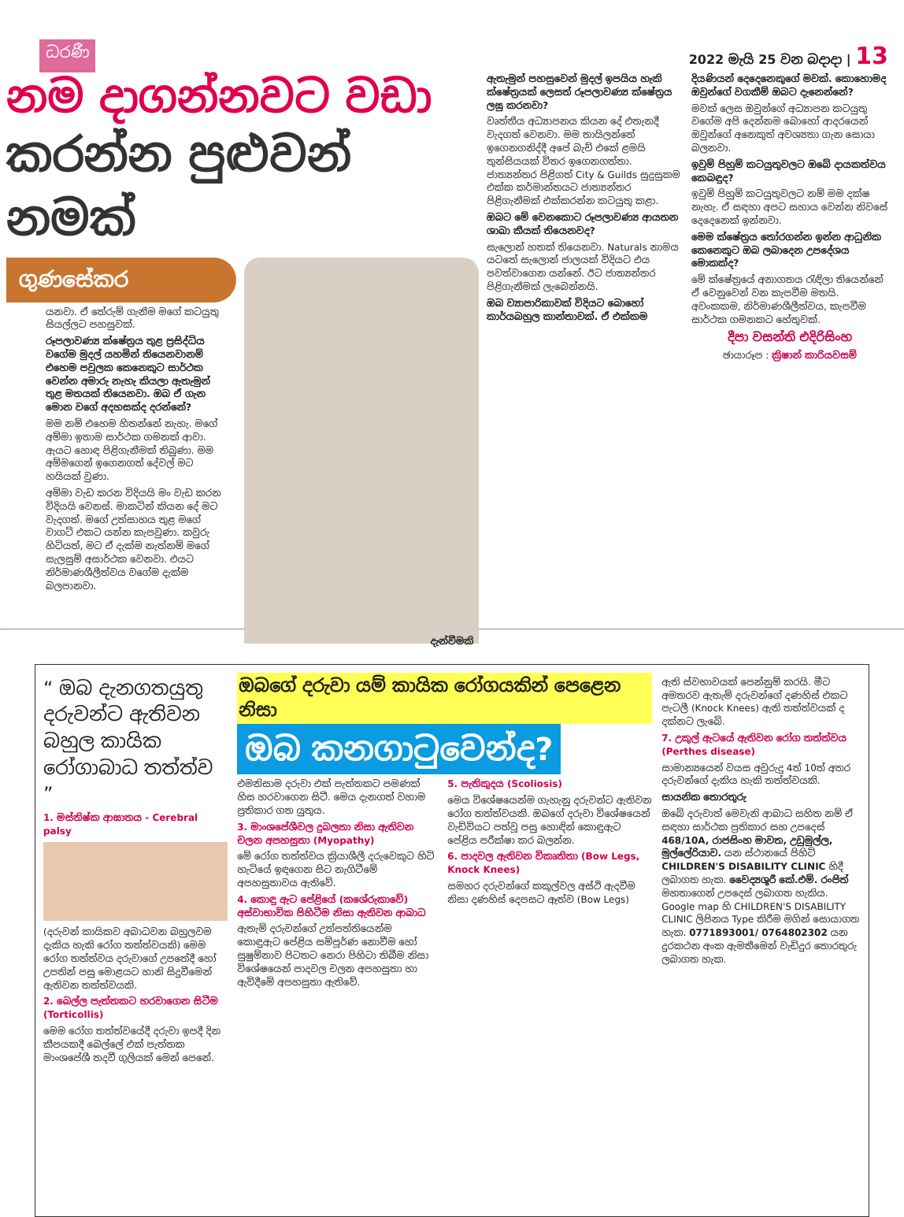ධරණී 2022 මැයි 25 වන බදාදා | 13
නම දාගන්නවට වඩා
කරන්න පුළුවන් නමක්
ගුණසේකර
යනවා. ඒ තේරුම් ගැනීම මගේ කටයුතු සියල්ලට පහසුවක්.
රූපලාවණ්‍ය ක්ෂේත්‍රය තුළ ප්‍රසිද්ධිය වගේම මුදල් යහමින් තියෙනවානම් එහෙම පවුලක කෙනෙකුට සාර්ථක වෙන්න අමාරු නැහැ කියලා ඇතැමුන් තුළ මතයක් තියෙනවා. ඔබ ඒ ගැන මොන වගේ අදහසක්ද දරන්නේ?
මම නම් එහෙම හිතන්නේ නැහැ. මගේ අම්මා ඉතාම සාර්ථක ගමනක් ආවා. ඇයට හොඳ පිළිගැනීමක් තිබුණා. මම අම්මගෙන් ඉගෙනගත් දේවල් මට හයියක් වුණා.
අම්මා වැඩ කරන විදියයි මං වැඩ කරන විදියයි වෙනස්. මාකටින් කියන දේ මට වැදගත්. මගේ උත්සාහය තුළ මගේ වාගට් එකට යන්න කැපවුණා. කවුරු හිටියත්, මට ඒ දැක්ම නැත්නම් මගේ සැලසුම් අසාර්ථක වෙනවා. එයට නිර්මාණශීලීත්වය වගේම දැක්ම බලපානවා.
ඇතැමුන් පහසුවෙන් මුදල් ඉපයිය හැකි ක්ෂේත්‍රයක් ලෙසත් රූපලාවණ්‍ය ක්ෂේත්‍රය ලඝු කරනවා?
වෘත්තීය අධ්‍යාපනය කියන දේ එතැනදී වැදගත් වෙනවා. මම තායිලන්තේ ඉගෙනගනිද්දී අපේ බැච් එකේ ළමයි තුන්සියයක් විතර ඉගෙනගත්තා. ජාත්‍යන්තර පිළිගත් City & Guilds සුදුසුකම එක්ක කර්මාන්තයට ජාත්‍යන්තර පිළිගැනීමක් එක්කරන්න කටයුතු කළා.
ඔබට මේ වෙනකොට රූපලාවණ්‍ය ආයතන ශාඛා කීයක් තියෙනවද?
සැලොන් හතක් තියෙනවා. Naturals නාමය යටතේ සැලොන් ජාලයක් විදියට එය පවත්වාගෙන යන්නේ. ඊට ජාත්‍යන්තර පිළිගැනීමක් ලැබෙන්නයි.
ඔබ ව්‍යාපාරිකාවක් විදියට බොහෝ කාර්යබහුල කාන්තාවක්. ඒ එක්කම
දියණියන් දෙදෙනෙකුගේ මවක්. කොහොමද ඔවුන්ගේ වගකීම් ඔබට දැනෙන්නේ?
මවක් ලෙස ඔවුන්ගේ අධ්‍යාපන කටයුතු වගේම අපි දෙන්නම බොහෝ ආදරයෙන් ඔවුන්ගේ අනෙකුත් අවශ්‍යතා ගැන සොයා බලනවා.
ඉවුම් පිහුම් කටයුතුවලට ඔබේ දායකත්වය කෙබඳුද?
ඉවුම් පිහුම් කටයුතුවලට නම් මම දක්ෂ නැහැ. ඒ සඳහා අපට සහාය වෙන්න නිවසේ දෙදෙනෙක් ඉන්නවා.
මෙම ක්ෂේත්‍රය තෝරගන්න ඉන්න ආධුනික කෙනෙකුට ඔබ ලබාදෙන උපදේශය මොකක්ද?
මේ ක්ෂේත්‍රයේ අනාගතය රැඳිලා තියෙන්නේ ඒ වෙනුවෙන් වන කැපවීම මතයි. අවංකකම, නිර්මාණශීලීත්වය, කැපවීම සාර්ථක ගමනකට හේතුවක්.
දීපා වසන්ති එදිරිසිංහ
ඡායාරූප : ක්‍රිෂාන් කාරියවසම්
දැන්වීමකි
“ ඔබ දැනගතයුතු දරුවන්ට ඇතිවන බහුල කායික රෝගාබාධ තත්ත්ව ”
1. මස්තිෂ්ක ආඝාතය - Cerebral palsy
(දරුවන් කායිකව අබාධවන බහුලවම දැකිය හැකි රෝග තත්ත්වයකි) මෙම රෝග තත්ත්වය දරුවාගේ උපතේදී හෝ උපතින් පසු මොළයට හානි සිදුවීමෙන් ඇතිවන තත්ත්වයකි.
2. බෙල්ල පැත්තකට හරවාගෙන සිටීම (Torticollis)
මෙම රෝග තත්ත්වයේදී දරුවා ඉපදී දින කීපයකදී බෙල්ලේ එක් පැත්තක මාංශපේශී තදවී ගුලියක් මෙන් පෙනේ.
ඔබගේ දරුවා යම් කායික රෝගයකින් පෙළෙන නිසා
ඔබ කනගාටුවෙන්ද?
එමනිසාම දරුවා එක් පැත්තකට පමණක් හිස හරවාගෙන සිටී. මෙය දැනගත් වහාම ප්‍රතිකාර ගත යුතුය.
3. මාංශපේශීවල දුබලතා නිසා ඇතිවන චලන අපහසුතා (Myopathy)
මේ රෝග තත්ත්වය ක්‍රියාශීලී දරුවෙකුට හිටි හැටියේ ඉඳගෙන සිට නැගිටීමේ අපහසුතාවය ඇතිවේ.
4. කොඳු ඇට පේළියේ (කශේරුකාවේ) අස්වාභාවික පිහිටීම නිසා ඇතිවන ආබාධ
ඇතැම් දරුවන්ගේ උත්පත්තියෙන්ම කොඳුඇට පේළිය සම්පූර්ණ නොවීම හෝ සුෂුම්නාව පිටතට නෙරා පිහිටා තිබීම නිසා විශේෂයෙන් පාදවල චලන අපහසුතා හා ඇවිදීමේ අපහසුතා ඇතිවේ.
5. පැතිකුදය (Scoliosis)
මෙය විශේෂයෙන්ම ගැහැනු දරුවන්ට ඇතිවන රෝග තත්ත්වයකි. ඔබගේ දරුවා විශේෂයෙන් වැඩිවියට පත්වූ පසු හොඳින් කොඳුඇට පේළිය පරීක්ෂා කර බලන්න.
6. පාදවල ඇතිවන විකෘතිතා (Bow Legs, Knock Knees)
සමහර දරුවන්ගේ කකුල්වල අස්ථි ඇදවීම නිසා දණහිස් දෙපසට ඈත්ව (Bow Legs)
ඇති ස්වභාවයක් පෙන්නුම් කරයි. මීට අමතරව ඇතැම් දරුවන්ගේ දණහිස් එකට පැටලී (Knock Knees) ඇති තත්ත්වයක් ද දක්නට ලැබේ.
7. උකුල් ඇටයේ ඇතිවන රෝග තත්ත්වය (Perthes disease)
සාමාන්‍යයෙන් වයස අවුරුදු 4ත් 10ත් අතර දරුවන්ගේ දැකිය හැකි තත්ත්වයකි.
සායනික තොරතුරු
ඔබේ දරුවාත් මෙවැනි ආබාධ සහිත නම් ඒ සඳහා සාර්ථක ප්‍රතිකාර සහ උපදෙස් 468/10A, රාජසිංහ මාවත, උඩුමුල්ල, මුල්ලේරියාව. යන ස්ථානයේ පිහිටි CHILDREN'S DISABILITY CLINIC හිදී ලබාගත හැක. වෛද්‍යශූරී කේ.එම්. රංජිත් මහතාගෙන් උපදෙස් ලබාගත හැකිය. Google map හි CHILDREN'S DISABILITY CLINIC ලිපිනය Type කිරීම මගින් සොයාගත හැක. 0771893001/ 0764802302 යන දුරකථන අංක ඇමතීමෙන් වැඩිදුර තොරතුරු ලබාගත හැක.